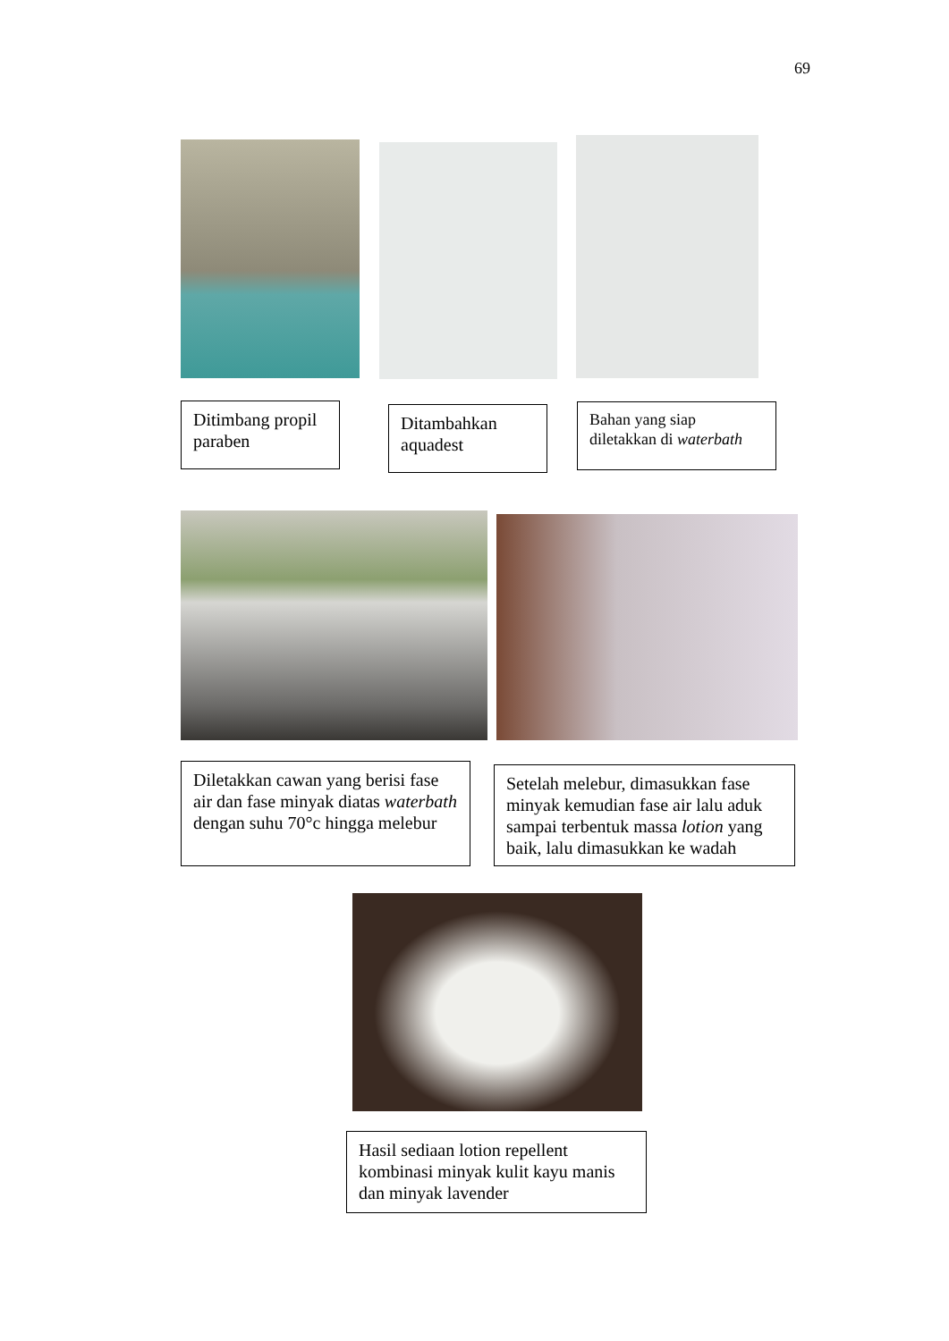69
Ditimbang propil paraben
Ditambahkan aquadest
Bahan yang siap diletakkan di waterbath
Diletakkan cawan yang berisi fase air dan fase minyak diatas waterbath dengan suhu 70°c hingga melebur
Setelah melebur, dimasukkan fase minyak kemudian fase air lalu aduk sampai terbentuk massa lotion yang baik, lalu dimasukkan ke wadah
Hasil sediaan lotion repellent kombinasi minyak kulit kayu manis dan minyak lavender